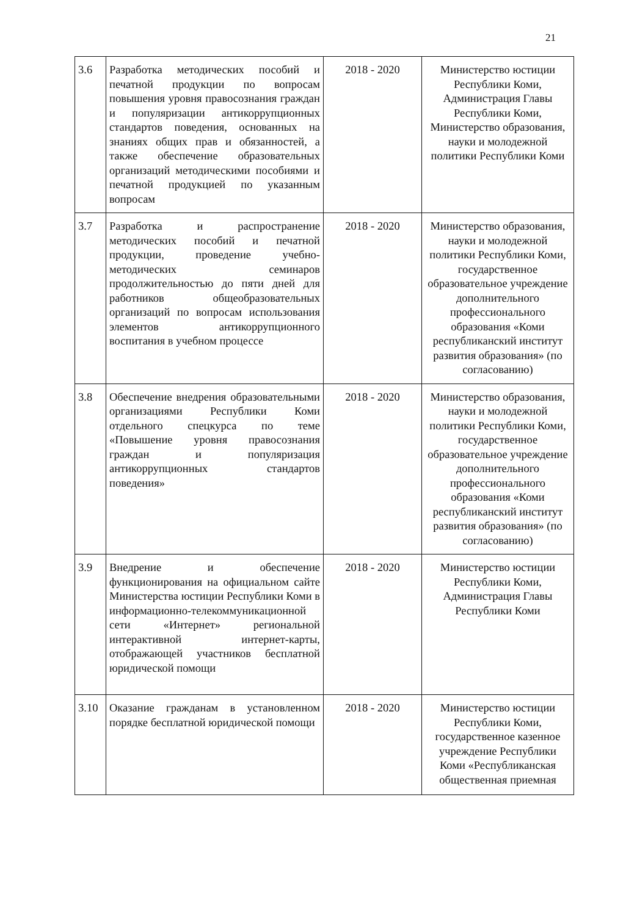21
| 3.6 | Разработка методических пособий и печатной продукции по вопросам повышения уровня правосознания граждан и популяризации антикоррупционных стандартов поведения, основанных на знаниях общих прав и обязанностей, а также обеспечение образовательных организаций методическими пособиями и печатной продукцией по указанным вопросам | 2018 - 2020 | Министерство юстиции Республики Коми, Администрация Главы Республики Коми, Министерство образования, науки и молодежной политики Республики Коми |
| 3.7 | Разработка и распространение методических пособий и печатной продукции, проведение учебно-методических семинаров продолжительностью до пяти дней для работников общеобразовательных организаций по вопросам использования элементов антикоррупционного воспитания в учебном процессе | 2018 - 2020 | Министерство образования, науки и молодежной политики Республики Коми, государственное образовательное учреждение дополнительного профессионального образования «Коми республиканский институт развития образования» (по согласованию) |
| 3.8 | Обеспечение внедрения образовательными организациями Республики Коми отдельного спецкурса по теме «Повышение уровня правосознания граждан и популяризация антикоррупционных стандартов поведения» | 2018 - 2020 | Министерство образования, науки и молодежной политики Республики Коми, государственное образовательное учреждение дополнительного профессионального образования «Коми республиканский институт развития образования» (по согласованию) |
| 3.9 | Внедрение и обеспечение функционирования на официальном сайте Министерства юстиции Республики Коми в информационно-телекоммуникационной сети «Интернет» региональной интерактивной интернет-карты, отображающей участников бесплатной юридической помощи | 2018 - 2020 | Министерство юстиции Республики Коми, Администрация Главы Республики Коми |
| 3.10 | Оказание гражданам в установленном порядке бесплатной юридической помощи | 2018 - 2020 | Министерство юстиции Республики Коми, государственное казенное учреждение Республики Коми «Республиканская общественная приемная |